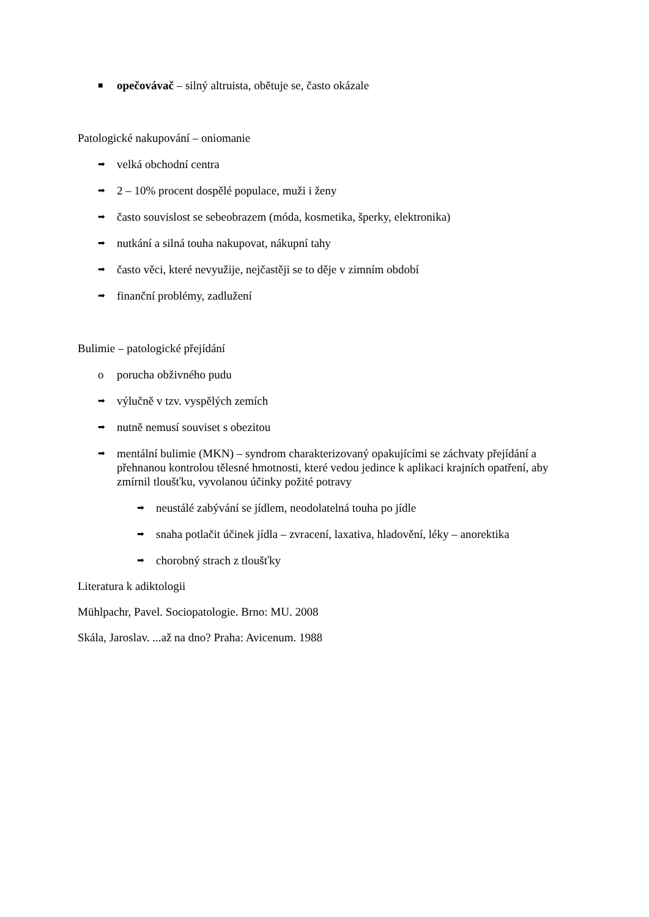■ opečovávač – silný altruista, obětuje se, často okázale
Patologické nakupování – oniomanie
➡ velká obchodní centra
➡ 2 – 10% procent dospělé populace, muži i ženy
➡ často souvislost se sebeobrazem (móda, kosmetika, šperky, elektronika)
➡ nutkání a silná touha nakupovat, nákupní tahy
➡ často věci, které nevyužije, nejčastěji se to děje v zimním období
➡ finanční problémy, zadlužení
Bulimie – patologické přejídání
oporucha obživného pudu
➡ výlučně v tzv. vyspělých zemích
➡ nutně nemusí souviset s obezitou
➡ mentální bulimie (MKN) – syndrom charakterizovaný opakujícími se záchvaty přejídání a přehnanou kontrolou tělesné hmotnosti, které vedou jedince k aplikaci krajních opatření, aby zmírnil tloušťku, vyvolanou účinky požité potravy
➡ neustálé zabývání se jídlem, neodolatelná touha po jídle
➡ snaha potlačit účinek jídla – zvracení, laxativa, hladovění, léky – anorektika
➡ chorobný strach z tloušťky
Literatura k adiktologii
Mühlpachr, Pavel. Sociopatologie. Brno: MU. 2008
Skála, Jaroslav. ...až na dno? Praha: Avicenum. 1988